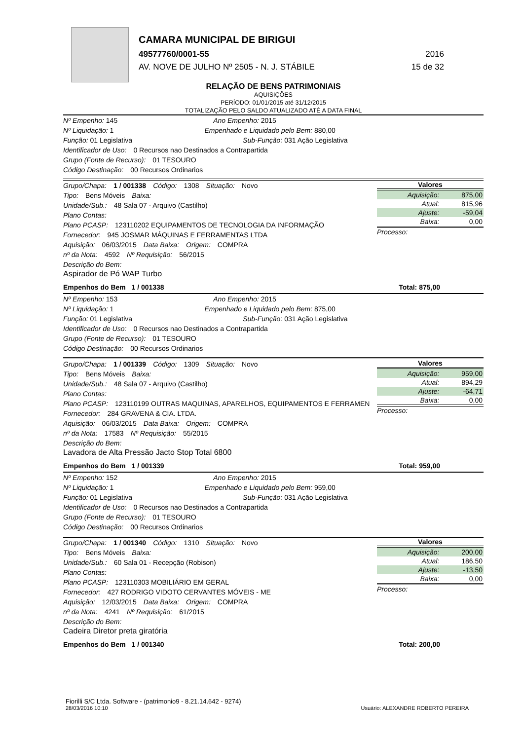CAMARA MUNICIPAL DE BIRIGUI
49577760/0001-55 2016
AV. NOVE DE JULHO Nº 2505 - N. J. STÁBILE 15 de 32
RELAÇÃO DE BENS PATRIMONIAIS
AQUISIÇÕES
PERÍODO: 01/01/2015 até 31/12/2015
TOTALIZAÇÃO PELO SALDO ATUALIZADO ATÉ A DATA FINAL
Nº Empenho: 145 Ano Empenho: 2015
Nº Liquidação: 1 Empenhado e Liquidado pelo Bem: 880,00
Função: 01 Legislativa Sub-Função: 031 Ação Legislativa
Identificador de Uso: 0 Recursos nao Destinados a Contrapartida
Grupo (Fonte de Recurso): 01 TESOURO
Código Destinação: 00 Recursos Ordinarios
Grupo/Chapa: 1 / 001338 Código: 1308 Situação: Novo
Tipo: Bens Móveis Baixa:
Unidade/Sub.: 48 Sala 07 - Arquivo (Castilho)
Plano Contas:
Plano PCASP: 123110202 EQUIPAMENTOS DE TECNOLOGIA DA INFORMAÇÃO
Fornecedor: 945 JOSMAR MÁQUINAS E FERRAMENTAS LTDA
Aquisição: 06/03/2015 Data Baixa: Origem: COMPRA
nº da Nota: 4592 Nº Requisição: 56/2015
Descrição do Bem:
Aspirador de Pó WAP Turbo
Valores
| Aquisição: | 875,00 |
| Atual: | 815,96 |
| Ajuste: | -59,04 |
| Baixa: | 0,00 |
Processo:
Empenhos do Bem 1 / 001338 Total: 875,00
Nº Empenho: 153 Ano Empenho: 2015
Nº Liquidação: 1 Empenhado e Liquidado pelo Bem: 875,00
Função: 01 Legislativa Sub-Função: 031 Ação Legislativa
Identificador de Uso: 0 Recursos nao Destinados a Contrapartida
Grupo (Fonte de Recurso): 01 TESOURO
Código Destinação: 00 Recursos Ordinarios
Grupo/Chapa: 1 / 001339 Código: 1309 Situação: Novo
Tipo: Bens Móveis Baixa:
Unidade/Sub.: 48 Sala 07 - Arquivo (Castilho)
Plano Contas:
Plano PCASP: 123110199 OUTRAS MAQUINAS, APARELHOS, EQUIPAMENTOS E FERRAMEN
Fornecedor: 284 GRAVENA & CIA. LTDA.
Aquisição: 06/03/2015 Data Baixa: Origem: COMPRA
nº da Nota: 17583 Nº Requisição: 55/2015
Descrição do Bem:
Lavadora de Alta Pressão Jacto Stop Total 6800
Valores
| Aquisição: | 959,00 |
| Atual: | 894,29 |
| Ajuste: | -64,71 |
| Baixa: | 0,00 |
Processo:
Empenhos do Bem 1 / 001339 Total: 959,00
Nº Empenho: 152 Ano Empenho: 2015
Nº Liquidação: 1 Empenhado e Liquidado pelo Bem: 959,00
Função: 01 Legislativa Sub-Função: 031 Ação Legislativa
Identificador de Uso: 0 Recursos nao Destinados a Contrapartida
Grupo (Fonte de Recurso): 01 TESOURO
Código Destinação: 00 Recursos Ordinarios
Grupo/Chapa: 1 / 001340 Código: 1310 Situação: Novo
Tipo: Bens Móveis Baixa:
Unidade/Sub.: 60 Sala 01 - Recepção (Robison)
Plano Contas:
Plano PCASP: 123110303 MOBILIÁRIO EM GERAL
Fornecedor: 427 RODRIGO VIDOTO CERVANTES MÓVEIS - ME
Aquisição: 12/03/2015 Data Baixa: Origem: COMPRA
nº da Nota: 4241 Nº Requisição: 61/2015
Descrição do Bem:
Cadeira Diretor preta giratória
Valores
| Aquisição: | 200,00 |
| Atual: | 186,50 |
| Ajuste: | -13,50 |
| Baixa: | 0,00 |
Processo:
Empenhos do Bem 1 / 001340 Total: 200,00
Fiorilli S/C Ltda. Software - (patrimonio9 - 8.21.14.642 - 9274)
28/03/2016 10:10
Usuário: ALEXANDRE ROBERTO PEREIRA